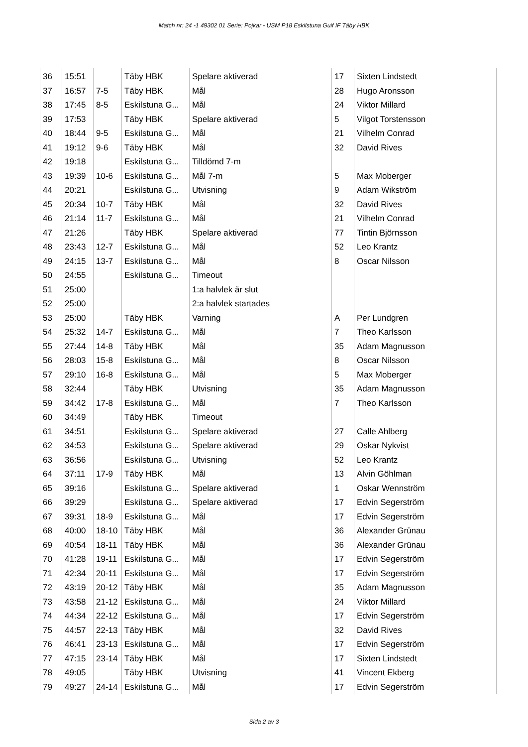Match nr: 24 -1 49302 01 Serie: Pojkar - USM P18 Eskilstuna Guif IF Täby HBK
| 36 | 15:51 | | Täby HBK | Spelare aktiverad | 17 | Sixten Lindstedt |
| 37 | 16:57 | 7-5 | Täby HBK | Mål | 28 | Hugo Aronsson |
| 38 | 17:45 | 8-5 | Eskilstuna G... | Mål | 24 | Viktor Millard |
| 39 | 17:53 | | Täby HBK | Spelare aktiverad | 5 | Vilgot Torstensson |
| 40 | 18:44 | 9-5 | Eskilstuna G... | Mål | 21 | Vilhelm Conrad |
| 41 | 19:12 | 9-6 | Täby HBK | Mål | 32 | David Rives |
| 42 | 19:18 | | Eskilstuna G... | Tilldömd 7-m | | |
| 43 | 19:39 | 10-6 | Eskilstuna G... | Mål 7-m | 5 | Max Moberger |
| 44 | 20:21 | | Eskilstuna G... | Utvisning | 9 | Adam Wikström |
| 45 | 20:34 | 10-7 | Täby HBK | Mål | 32 | David Rives |
| 46 | 21:14 | 11-7 | Eskilstuna G... | Mål | 21 | Vilhelm Conrad |
| 47 | 21:26 | | Täby HBK | Spelare aktiverad | 77 | Tintin Björnsson |
| 48 | 23:43 | 12-7 | Eskilstuna G... | Mål | 52 | Leo Krantz |
| 49 | 24:15 | 13-7 | Eskilstuna G... | Mål | 8 | Oscar Nilsson |
| 50 | 24:55 | | Eskilstuna G... | Timeout | | |
| 51 | 25:00 | | | 1:a halvlek är slut | | |
| 52 | 25:00 | | | 2:a halvlek startades | | |
| 53 | 25:00 | | Täby HBK | Varning | A | Per Lundgren |
| 54 | 25:32 | 14-7 | Eskilstuna G... | Mål | 7 | Theo Karlsson |
| 55 | 27:44 | 14-8 | Täby HBK | Mål | 35 | Adam Magnusson |
| 56 | 28:03 | 15-8 | Eskilstuna G... | Mål | 8 | Oscar Nilsson |
| 57 | 29:10 | 16-8 | Eskilstuna G... | Mål | 5 | Max Moberger |
| 58 | 32:44 | | Täby HBK | Utvisning | 35 | Adam Magnusson |
| 59 | 34:42 | 17-8 | Eskilstuna G... | Mål | 7 | Theo Karlsson |
| 60 | 34:49 | | Täby HBK | Timeout | | |
| 61 | 34:51 | | Eskilstuna G... | Spelare aktiverad | 27 | Calle Ahlberg |
| 62 | 34:53 | | Eskilstuna G... | Spelare aktiverad | 29 | Oskar Nykvist |
| 63 | 36:56 | | Eskilstuna G... | Utvisning | 52 | Leo Krantz |
| 64 | 37:11 | 17-9 | Täby HBK | Mål | 13 | Alvin Göhlman |
| 65 | 39:16 | | Eskilstuna G... | Spelare aktiverad | 1 | Oskar Wennström |
| 66 | 39:29 | | Eskilstuna G... | Spelare aktiverad | 17 | Edvin Segerström |
| 67 | 39:31 | 18-9 | Eskilstuna G... | Mål | 17 | Edvin Segerström |
| 68 | 40:00 | 18-10 | Täby HBK | Mål | 36 | Alexander Grünau |
| 69 | 40:54 | 18-11 | Täby HBK | Mål | 36 | Alexander Grünau |
| 70 | 41:28 | 19-11 | Eskilstuna G... | Mål | 17 | Edvin Segerström |
| 71 | 42:34 | 20-11 | Eskilstuna G... | Mål | 17 | Edvin Segerström |
| 72 | 43:19 | 20-12 | Täby HBK | Mål | 35 | Adam Magnusson |
| 73 | 43:58 | 21-12 | Eskilstuna G... | Mål | 24 | Viktor Millard |
| 74 | 44:34 | 22-12 | Eskilstuna G... | Mål | 17 | Edvin Segerström |
| 75 | 44:57 | 22-13 | Täby HBK | Mål | 32 | David Rives |
| 76 | 46:41 | 23-13 | Eskilstuna G... | Mål | 17 | Edvin Segerström |
| 77 | 47:15 | 23-14 | Täby HBK | Mål | 17 | Sixten Lindstedt |
| 78 | 49:05 | | Täby HBK | Utvisning | 41 | Vincent Ekberg |
| 79 | 49:27 | 24-14 | Eskilstuna G... | Mål | 17 | Edvin Segerström |
Sida 2 av 3